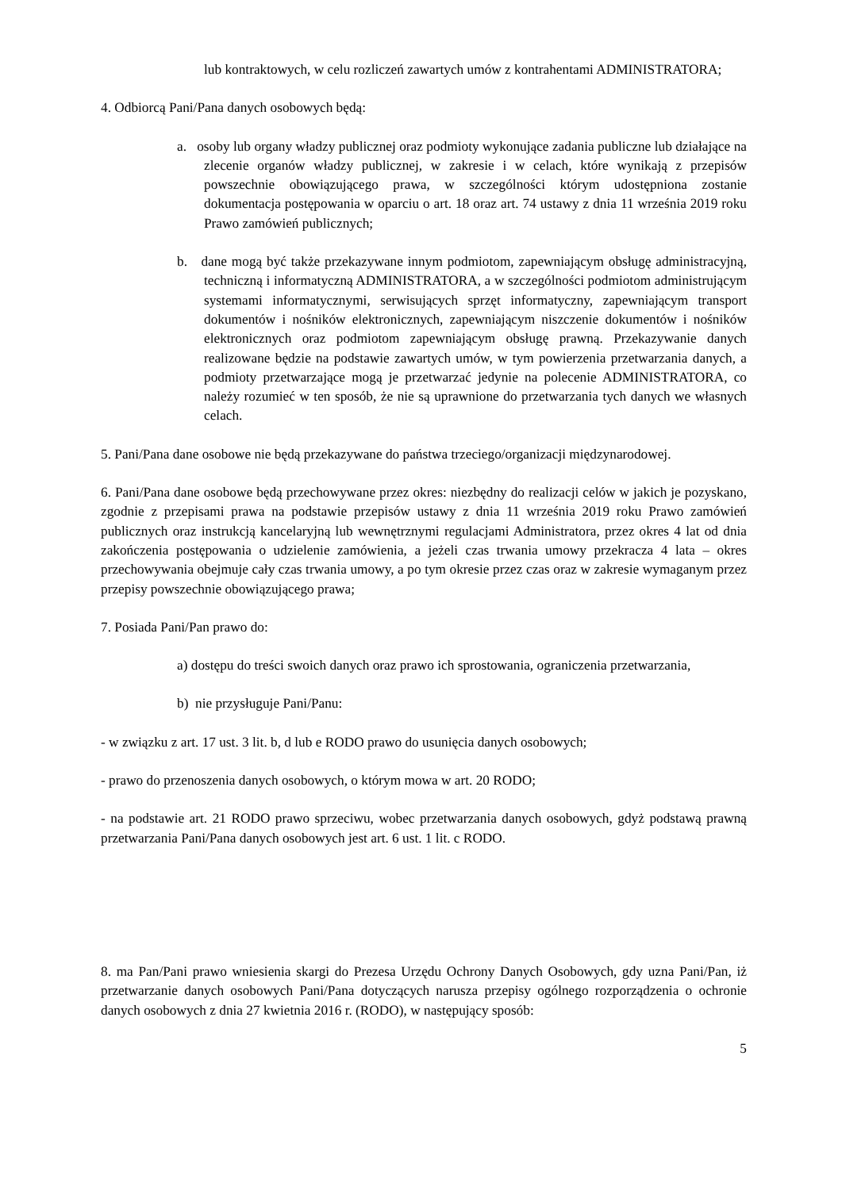lub kontraktowych, w celu rozliczeń zawartych umów z kontrahentami ADMINISTRATORA;
4. Odbiorcą Pani/Pana danych osobowych będą:
a. osoby lub organy władzy publicznej oraz podmioty wykonujące zadania publiczne lub działające na zlecenie organów władzy publicznej, w zakresie i w celach, które wynikają z przepisów powszechnie obowiązującego prawa, w szczególności którym udostępniona zostanie dokumentacja postępowania w oparciu o art. 18 oraz art. 74 ustawy z dnia 11 września 2019 roku Prawo zamówień publicznych;
b. dane mogą być także przekazywane innym podmiotom, zapewniającym obsługę administracyjną, techniczną i informatyczną ADMINISTRATORA, a w szczególności podmiotom administrującym systemami informatycznymi, serwisujących sprzęt informatyczny, zapewniającym transport dokumentów i nośników elektronicznych, zapewniającym niszczenie dokumentów i nośników elektronicznych oraz podmiotom zapewniającym obsługę prawną. Przekazywanie danych realizowane będzie na podstawie zawartych umów, w tym powierzenia przetwarzania danych, a podmioty przetwarzające mogą je przetwarzać jedynie na polecenie ADMINISTRATORA, co należy rozumieć w ten sposób, że nie są uprawnione do przetwarzania tych danych we własnych celach.
5. Pani/Pana dane osobowe nie będą przekazywane do państwa trzeciego/organizacji międzynarodowej.
6. Pani/Pana dane osobowe będą przechowywane przez okres: niezbędny do realizacji celów w jakich je pozyskano, zgodnie z przepisami prawa na podstawie przepisów ustawy z dnia 11 września 2019 roku Prawo zamówień publicznych oraz instrukcją kancelaryjną lub wewnętrznymi regulacjami Administratora, przez okres 4 lat od dnia zakończenia postępowania o udzielenie zamówienia, a jeżeli czas trwania umowy przekracza 4 lata – okres przechowywania obejmuje cały czas trwania umowy, a po tym okresie przez czas oraz w zakresie wymaganym przez przepisy powszechnie obowiązującego prawa;
7. Posiada Pani/Pan prawo do:
a) dostępu do treści swoich danych oraz prawo ich sprostowania, ograniczenia przetwarzania,
b) nie przysługuje Pani/Panu:
- w związku z art. 17 ust. 3 lit. b, d lub e RODO prawo do usunięcia danych osobowych;
- prawo do przenoszenia danych osobowych, o którym mowa w art. 20 RODO;
- na podstawie art. 21 RODO prawo sprzeciwu, wobec przetwarzania danych osobowych, gdyż podstawą prawną przetwarzania Pani/Pana danych osobowych jest art. 6 ust. 1 lit. c RODO.
8. ma Pan/Pani prawo wniesienia skargi do Prezesa Urzędu Ochrony Danych Osobowych, gdy uzna Pani/Pan, iż przetwarzanie danych osobowych Pani/Pana dotyczących narusza przepisy ogólnego rozporządzenia o ochronie danych osobowych z dnia 27 kwietnia 2016 r. (RODO), w następujący sposób:
5